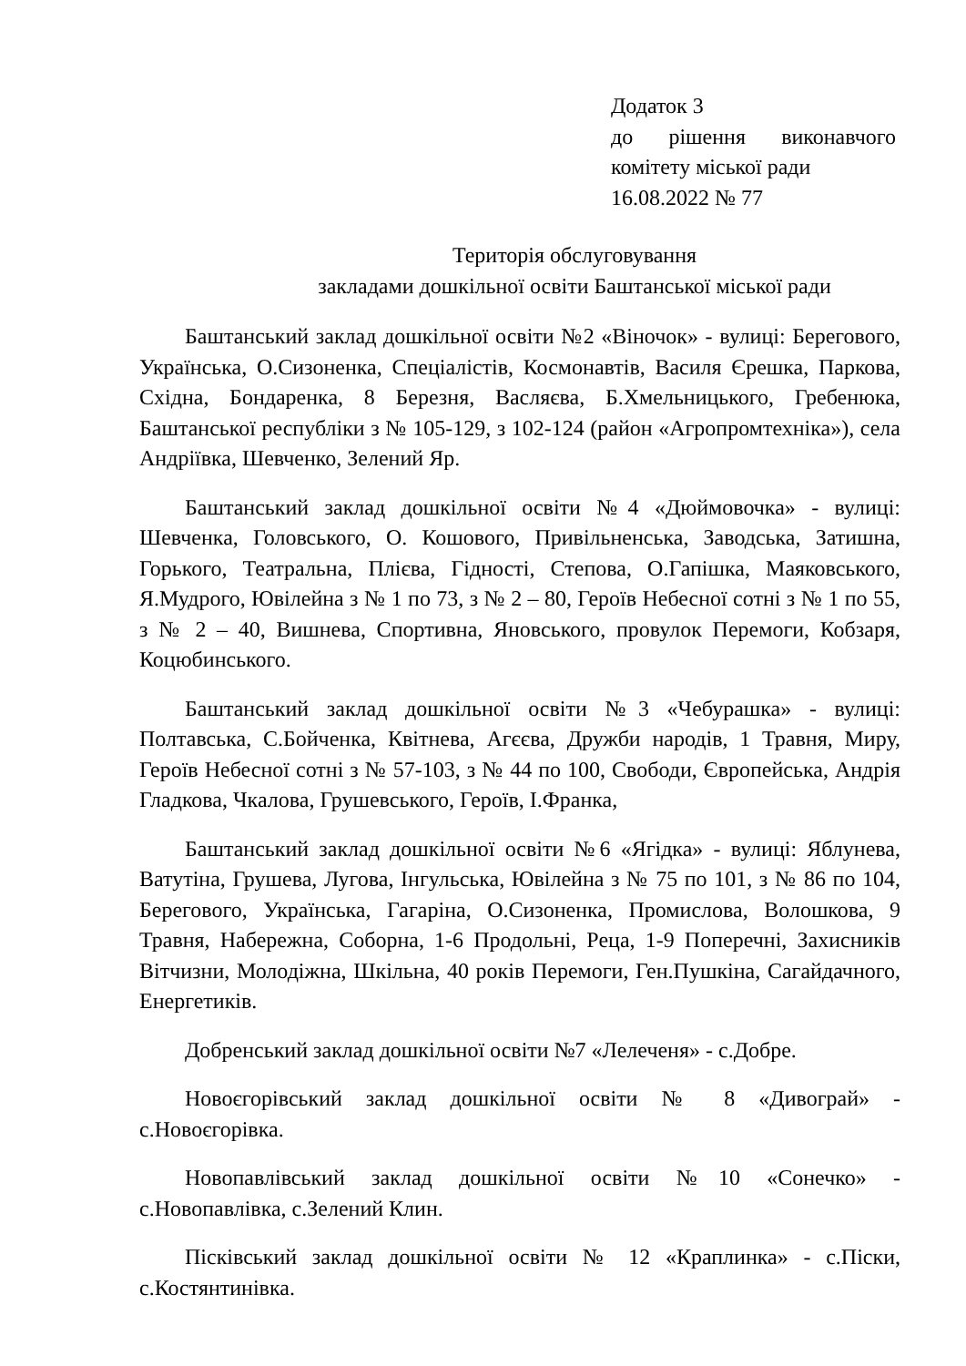Додаток 3
до рішення виконавчого
комітету міської ради
16.08.2022 № 77
Територія обслуговування
закладами дошкільної освіти Баштанської міської ради
Баштанський заклад дошкільної освіти №2 «Віночок» - вулиці: Берегового, Українська, О.Сизоненка, Спеціалістів, Космонавтів, Василя Єрешка, Паркова, Східна, Бондаренка, 8 Березня, Васляєва, Б.Хмельницького, Гребенюка, Баштанської республіки з № 105-129, з 102-124 (район «Агропромтехніка»), села Андріївка, Шевченко, Зелений Яр.
Баштанський заклад дошкільної освіти №4 «Дюймовочка» - вулиці: Шевченка, Головського, О. Кошового, Привільненська, Заводська, Затишна, Горького, Театральна, Плієва, Гідності, Степова, О.Гапішка, Маяковського, Я.Мудрого, Ювілейна з № 1 по 73, з № 2 – 80, Героїв Небесної сотні з № 1 по 55, з № 2 – 40, Вишнева, Спортивна, Яновського, провулок Перемоги, Кобзаря, Коцюбинського.
Баштанський заклад дошкільної освіти №3 «Чебурашка» - вулиці: Полтавська, С.Бойченка, Квітнева, Агєєва, Дружби народів, 1 Травня, Миру, Героїв Небесної сотні з № 57-103, з № 44 по 100, Свободи, Європейська, Андрія Гладкова, Чкалова, Грушевського, Героїв, І.Франка,
Баштанський заклад дошкільної освіти №6 «Ягідка» - вулиці: Яблунева, Ватутіна, Грушева, Лугова, Інгульська, Ювілейна з № 75 по 101, з № 86 по 104, Берегового, Українська, Гагаріна, О.Сизоненка, Промислова, Волошкова, 9 Травня, Набережна, Соборна, 1-6 Продольні, Реца, 1-9 Поперечні, Захисників Вітчизни, Молодіжна, Шкільна, 40 років Перемоги, Ген.Пушкіна, Сагайдачного, Енергетиків.
Добренський заклад дошкільної освіти №7 «Лелеченя» - с.Добре.
Новоєгорівський заклад дошкільної освіти № 8 «Дивограй» - с.Новоєгорівка.
Новопавлівський заклад дошкільної освіти №10 «Сонечко» - с.Новопавлівка, с.Зелений Клин.
Пісківський заклад дошкільної освіти № 12 «Краплинка» - с.Піски, с.Костянтинівка.